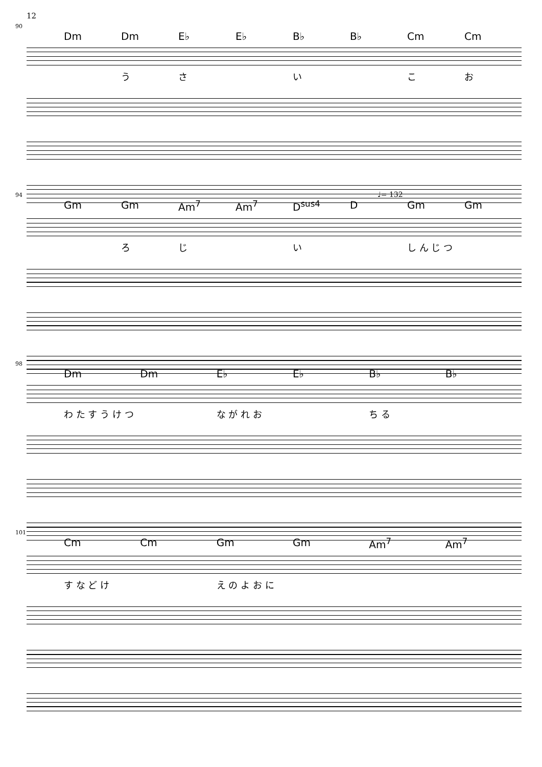12
90
Dm Dm E♭ E♭ B♭ B♭ Cm Cm
うさ い こお
94 ♩= 132
Gm Gm Am<sup>7</sup> Am<sup>7</sup> D<sup>sus4</sup> D Gm Gm
ろじ い し ん じ つ
98
Dm Dm E♭ E♭ B♭ B♭
わ た す う け つ な が れ お ち る
101
Cm Cm Gm Gm Am<sup>7</sup> Am<sup>7</sup>
す な ど け え の よ お に